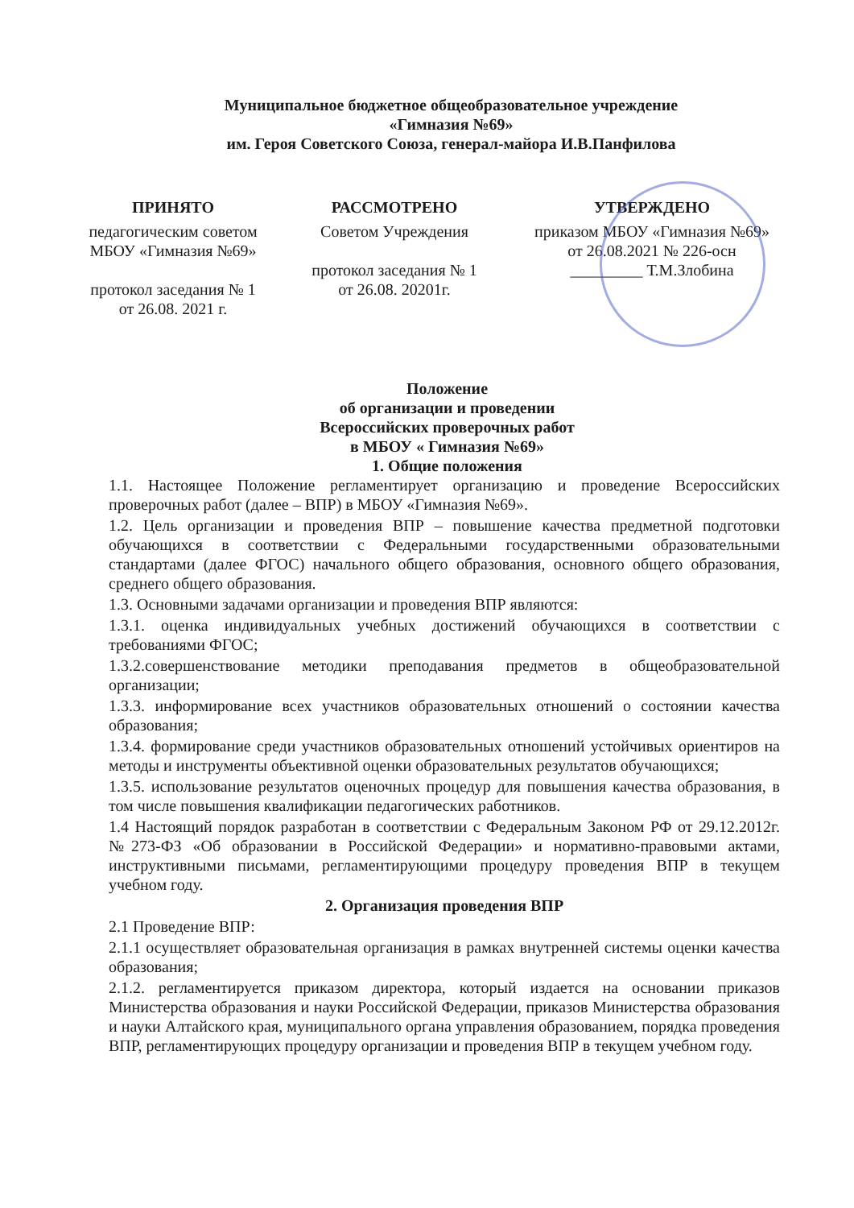Муниципальное бюджетное общеобразовательное учреждение
«Гимназия №69»
им. Героя Советского Союза, генерал-майора И.В.Панфилова
ПРИНЯТО
педагогическим советом
МБОУ «Гимназия №69»
протокол заседания № 1
от 26.08. 2021 г.
РАССМОТРЕНО
Советом Учреждения
протокол заседания № 1
от 26.08. 20201г.
УТВЕРЖДЕНО
приказом МБОУ «Гимназия №69»
от 26.08.2021 № 226-осн
_________ Т.М.Злобина
Положение
об организации и проведении
Всероссийских проверочных работ
в МБОУ « Гимназия №69»
1. Общие положения
1.1. Настоящее Положение регламентирует организацию и проведение Всероссийских проверочных работ (далее – ВПР) в МБОУ «Гимназия №69».
1.2. Цель организации и проведения ВПР – повышение качества предметной подготовки обучающихся в соответствии с Федеральными государственными образовательными стандартами (далее ФГОС) начального общего образования, основного общего образования, среднего общего образования.
1.3. Основными задачами организации и проведения ВПР являются:
1.3.1. оценка индивидуальных учебных достижений обучающихся в соответствии с требованиями ФГОС;
1.3.2.совершенствование методики преподавания предметов в общеобразовательной организации;
1.3.3. информирование всех участников образовательных отношений о состоянии качества образования;
1.3.4. формирование среди участников образовательных отношений устойчивых ориентиров на методы и инструменты объективной оценки образовательных результатов обучающихся;
1.3.5. использование результатов оценочных процедур для повышения качества образования, в том числе повышения квалификации педагогических работников.
1.4 Настоящий порядок разработан в соответствии с Федеральным Законом РФ от 29.12.2012г. №273-ФЗ «Об образовании в Российской Федерации» и нормативно-правовыми актами, инструктивными письмами, регламентирующими процедуру проведения ВПР в текущем учебном году.
2. Организация проведения ВПР
2.1 Проведение ВПР:
2.1.1 осуществляет образовательная организация в рамках внутренней системы оценки качества образования;
2.1.2. регламентируется приказом директора, который издается на основании приказов Министерства образования и науки Российской Федерации, приказов Министерства образования и науки Алтайского края, муниципального органа управления образованием, порядка проведения ВПР, регламентирующих процедуру организации и проведения ВПР в текущем учебном году.